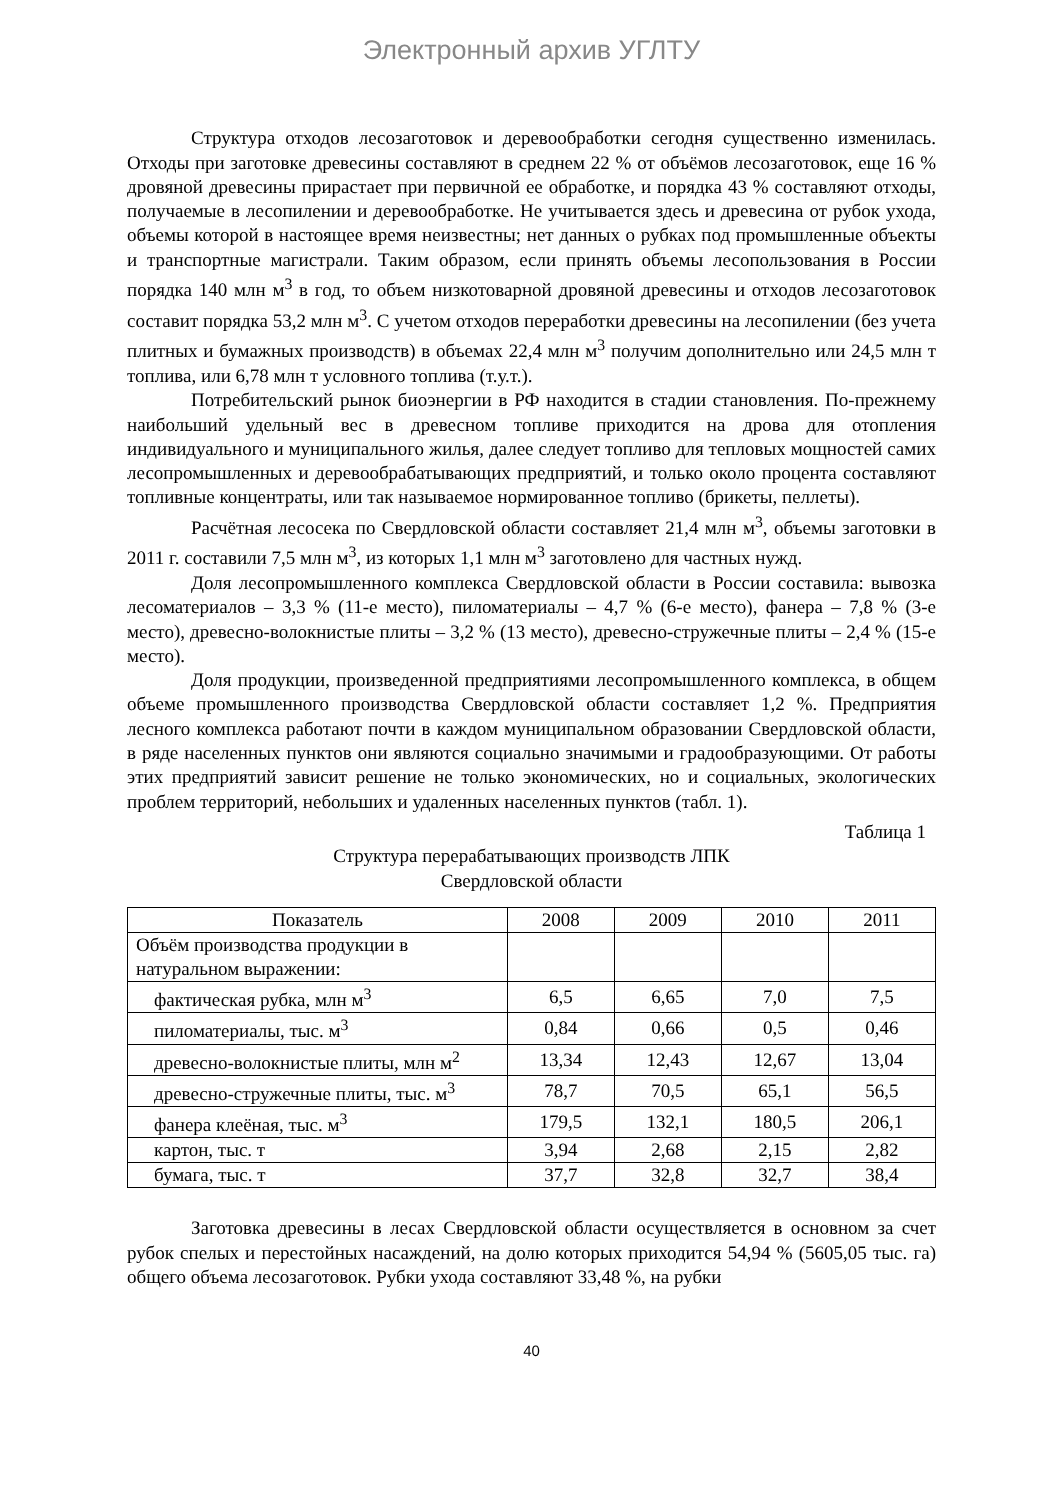Электронный архив УГЛТУ
Структура отходов лесозаготовок и деревообработки сегодня существенно изменилась. Отходы при заготовке древесины составляют в среднем 22 % от объёмов лесозаготовок, еще 16 % дровяной древесины прирастает при первичной ее обработке, и порядка 43 % составляют отходы, получаемые в лесопилении и деревообработке. Не учитывается здесь и древесина от рубок ухода, объемы которой в настоящее время неизвестны; нет данных о рубках под промышленные объекты и транспортные магистрали. Таким образом, если принять объемы лесопользования в России порядка 140 млн м<sup>3</sup> в год, то объем низкотоварной дровяной древесины и отходов лесозаготовок составит порядка 53,2 млн м<sup>3</sup>. С учетом отходов переработки древесины на лесопилении (без учета плитных и бумажных производств) в объемах 22,4 млн м<sup>3</sup> получим дополнительно или 24,5 млн т топлива, или 6,78 млн т условного топлива (т.у.т.).
Потребительский рынок биоэнергии в РФ находится в стадии становления. По-прежнему наибольший удельный вес в древесном топливе приходится на дрова для отопления индивидуального и муниципального жилья, далее следует топливо для тепловых мощностей самих лесопромышленных и деревообрабатывающих предприятий, и только около процента составляют топливные концентраты, или так называемое нормированное топливо (брикеты, пеллеты).
Расчётная лесосека по Свердловской области составляет 21,4 млн м<sup>3</sup>, объемы заготовки в 2011 г. составили 7,5 млн м<sup>3</sup>, из которых 1,1 млн м<sup>3</sup> заготовлено для частных нужд.
Доля лесопромышленного комплекса Свердловской области в России составила: вывозка лесоматериалов – 3,3 % (11-е место), пиломатериалы – 4,7 % (6-е место), фанера – 7,8 % (3-е место), древесно-волокнистые плиты – 3,2 % (13 место), древесно-стружечные плиты – 2,4 % (15-е место).
Доля продукции, произведенной предприятиями лесопромышленного комплекса, в общем объеме промышленного производства Свердловской области составляет 1,2 %. Предприятия лесного комплекса работают почти в каждом муниципальном образовании Свердловской области, в ряде населенных пунктов они являются социально значимыми и градообразующими. От работы этих предприятий зависит решение не только экономических, но и социальных, экологических проблем территорий, небольших и удаленных населенных пунктов (табл. 1).
Таблица 1
Структура перерабатывающих производств ЛПК
Свердловской области
| Показатель | 2008 | 2009 | 2010 | 2011 |
| --- | --- | --- | --- | --- |
| Объём производства продукции в натуральном выражении: | | | | |
| фактическая рубка, млн м<sup>3</sup> | 6,5 | 6,65 | 7,0 | 7,5 |
| пиломатериалы, тыс. м<sup>3</sup> | 0,84 | 0,66 | 0,5 | 0,46 |
| древесно-волокнистые плиты, млн м<sup>2</sup> | 13,34 | 12,43 | 12,67 | 13,04 |
| древесно-стружечные плиты, тыс. м<sup>3</sup> | 78,7 | 70,5 | 65,1 | 56,5 |
| фанера клеёная, тыс. м<sup>3</sup> | 179,5 | 132,1 | 180,5 | 206,1 |
| картон, тыс. т | 3,94 | 2,68 | 2,15 | 2,82 |
| бумага, тыс. т | 37,7 | 32,8 | 32,7 | 38,4 |
Заготовка древесины в лесах Свердловской области осуществляется в основном за счет рубок спелых и перестойных насаждений, на долю которых приходится 54,94 % (5605,05 тыс. га) общего объема лесозаготовок. Рубки ухода составляют 33,48 %, на рубки
40